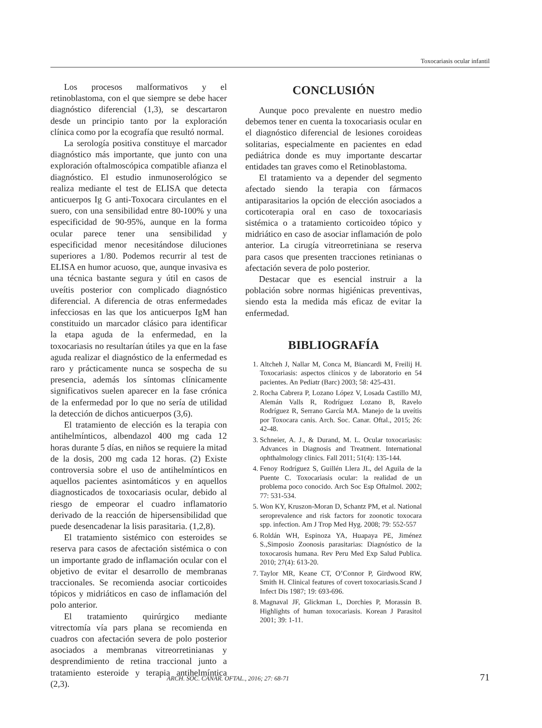Toxocariasis ocular infantil
Los procesos malformativos y el retinoblastoma, con el que siempre se debe hacer diagnóstico diferencial (1,3), se descartaron desde un principio tanto por la exploración clínica como por la ecografía que resultó normal.
La serología positiva constituye el marcador diagnóstico más importante, que junto con una exploración oftalmoscópica compatible afianza el diagnóstico. El estudio inmunoserológico se realiza mediante el test de ELISA que detecta anticuerpos Ig G anti-Toxocara circulantes en el suero, con una sensibilidad entre 80-100% y una especificidad de 90-95%, aunque en la forma ocular parece tener una sensibilidad y especificidad menor necesitándose diluciones superiores a 1/80. Podemos recurrir al test de ELISA en humor acuoso, que, aunque invasiva es una técnica bastante segura y útil en casos de uveítis posterior con complicado diagnóstico diferencial. A diferencia de otras enfermedades infecciosas en las que los anticuerpos IgM han constituido un marcador clásico para identificar la etapa aguda de la enfermedad, en la toxocariasis no resultarían útiles ya que en la fase aguda realizar el diagnóstico de la enfermedad es raro y prácticamente nunca se sospecha de su presencia, además los síntomas clínicamente significativos suelen aparecer en la fase crónica de la enfermedad por lo que no sería de utilidad la detección de dichos anticuerpos (3,6).
El tratamiento de elección es la terapia con antihelmínticos, albendazol 400 mg cada 12 horas durante 5 días, en niños se requiere la mitad de la dosis, 200 mg cada 12 horas. (2) Existe controversia sobre el uso de antihelmínticos en aquellos pacientes asintomáticos y en aquellos diagnosticados de toxocariasis ocular, debido al riesgo de empeorar el cuadro inflamatorio derivado de la reacción de hipersensibilidad que puede desencadenar la lisis parasitaria. (1,2,8).
El tratamiento sistémico con esteroides se reserva para casos de afectación sistémica o con un importante grado de inflamación ocular con el objetivo de evitar el desarrollo de membranas traccionales. Se recomienda asociar corticoides tópicos y midriáticos en caso de inflamación del polo anterior.
El tratamiento quirúrgico mediante vitrectomía vía pars plana se recomienda en cuadros con afectación severa de polo posterior asociados a membranas vitreorretinianas y desprendimiento de retina traccional junto a tratamiento esteroide y terapia antihelmíntica (2,3).
CONCLUSIÓN
Aunque poco prevalente en nuestro medio debemos tener en cuenta la toxocariasis ocular en el diagnóstico diferencial de lesiones coroideas solitarias, especialmente en pacientes en edad pediátrica donde es muy importante descartar entidades tan graves como el Retinoblastoma.
El tratamiento va a depender del segmento afectado siendo la terapia con fármacos antiparasitarios la opción de elección asociados a corticoterapia oral en caso de toxocariasis sistémica o a tratamiento corticoideo tópico y midriático en caso de asociar inflamación de polo anterior. La cirugía vitreorretiniana se reserva para casos que presenten tracciones retinianas o afectación severa de polo posterior.
Destacar que es esencial instruir a la población sobre normas higiénicas preventivas, siendo esta la medida más eficaz de evitar la enfermedad.
BIBLIOGRAFÍA
1. Altcheh J, Nallar M, Conca M, Biancardi M, Freilij H. Toxocariasis: aspectos clínicos y de laboratorio en 54 pacientes. An Pediatr (Barc) 2003; 58: 425-431.
2. Rocha Cabrera P, Lozano López V, Losada Castillo MJ, Alemán Valls R, Rodríguez Lozano B, Ravelo Rodríguez R, Serrano García MA. Manejo de la uveítis por Toxocara canis. Arch. Soc. Canar. Oftal., 2015; 26: 42-48.
3. Schneier, A. J., & Durand, M. L. Ocular toxocariasis: Advances in Diagnosis and Treatment. International ophthalmology clinics. Fall 2011; 51(4): 135-144.
4. Fenoy Rodríguez S, Guillén Llera JL, del Aguila de la Puente C. Toxocariasis ocular: la realidad de un problema poco conocido. Arch Soc Esp Oftalmol. 2002; 77: 531-534.
5. Won KY, Kruszon-Moran D, Schantz PM, et al. National seroprevalence and risk factors for zoonotic toxocara spp. infection. Am J Trop Med Hyg. 2008; 79: 552-557
6. Roldán WH, Espinoza YA, Huapaya PE, Jiménez S.,Simposio Zoonosis parasitarias: Diagnóstico de la toxocarosis humana. Rev Peru Med Exp Salud Publica. 2010; 27(4): 613-20.
7. Taylor MR, Keane CT, O’Connor P, Girdwood RW, Smith H. Clinical features of covert toxocariasis.Scand J Infect Dis 1987; 19: 693-696.
8. Magnaval JF, Glickman L, Dorchies P, Morassin B. Highlights of human toxocariasis. Korean J Parasitol 2001; 39: 1-11.
ARCH. SOC. CANAR. OFTAL., 2016; 27: 68-71 71